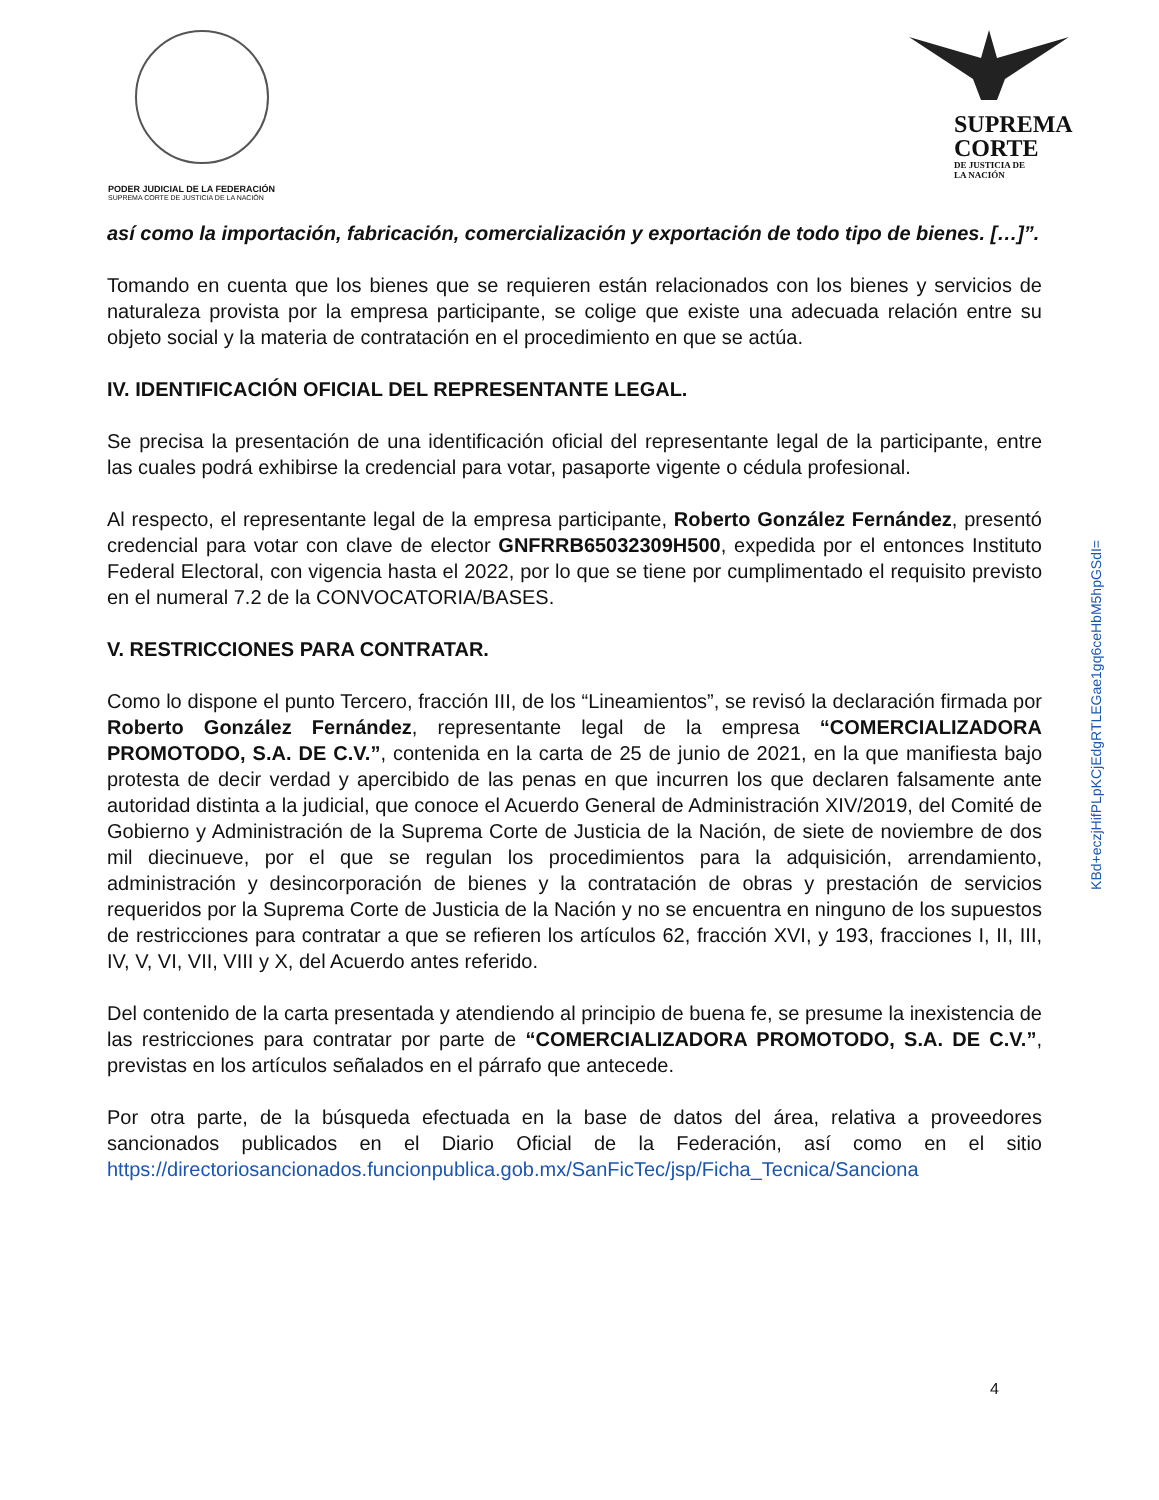PODER JUDICIAL DE LA FEDERACIÓN
SUPREMA CORTE DE JUSTICIA DE LA NACIÓN
SUPREMA
CORTE
DE JUSTICIA DE
LA NACIÓN
así como la importación, fabricación, comercialización y exportación de todo tipo de bienes. […]”.
Tomando en cuenta que los bienes que se requieren están relacionados con los bienes y servicios de naturaleza provista por la empresa participante, se colige que existe una adecuada relación entre su objeto social y la materia de contratación en el procedimiento en que se actúa.
IV. IDENTIFICACIÓN OFICIAL DEL REPRESENTANTE LEGAL.
Se precisa la presentación de una identificación oficial del representante legal de la participante, entre las cuales podrá exhibirse la credencial para votar, pasaporte vigente o cédula profesional.
Al respecto, el representante legal de la empresa participante, Roberto González Fernández, presentó credencial para votar con clave de elector GNFRRB65032309H500, expedida por el entonces Instituto Federal Electoral, con vigencia hasta el 2022, por lo que se tiene por cumplimentado el requisito previsto en el numeral 7.2 de la CONVOCATORIA/BASES.
V. RESTRICCIONES PARA CONTRATAR.
Como lo dispone el punto Tercero, fracción III, de los “Lineamientos”, se revisó la declaración firmada por Roberto González Fernández, representante legal de la empresa “COMERCIALIZADORA PROMOTODO, S.A. DE C.V.”, contenida en la carta de 25 de junio de 2021, en la que manifiesta bajo protesta de decir verdad y apercibido de las penas en que incurren los que declaren falsamente ante autoridad distinta a la judicial, que conoce el Acuerdo General de Administración XIV/2019, del Comité de Gobierno y Administración de la Suprema Corte de Justicia de la Nación, de siete de noviembre de dos mil diecinueve, por el que se regulan los procedimientos para la adquisición, arrendamiento, administración y desincorporación de bienes y la contratación de obras y prestación de servicios requeridos por la Suprema Corte de Justicia de la Nación y no se encuentra en ninguno de los supuestos de restricciones para contratar a que se refieren los artículos 62, fracción XVI, y 193, fracciones I, II, III, IV, V, VI, VII, VIII y X, del Acuerdo antes referido.
Del contenido de la carta presentada y atendiendo al principio de buena fe, se presume la inexistencia de las restricciones para contratar por parte de “COMERCIALIZADORA PROMOTODO, S.A. DE C.V.”, previstas en los artículos señalados en el párrafo que antecede.
Por otra parte, de la búsqueda efectuada en la base de datos del área, relativa a proveedores sancionados publicados en el Diario Oficial de la Federación, así como en el sitio https://directoriosancionados.funcionpublica.gob.mx/SanFicTec/jsp/Ficha_Tecnica/Sanciona
KBd+eczjHifPLpKCjEdgRTLEGae1gq6ceHbM5hpGSdI=
4